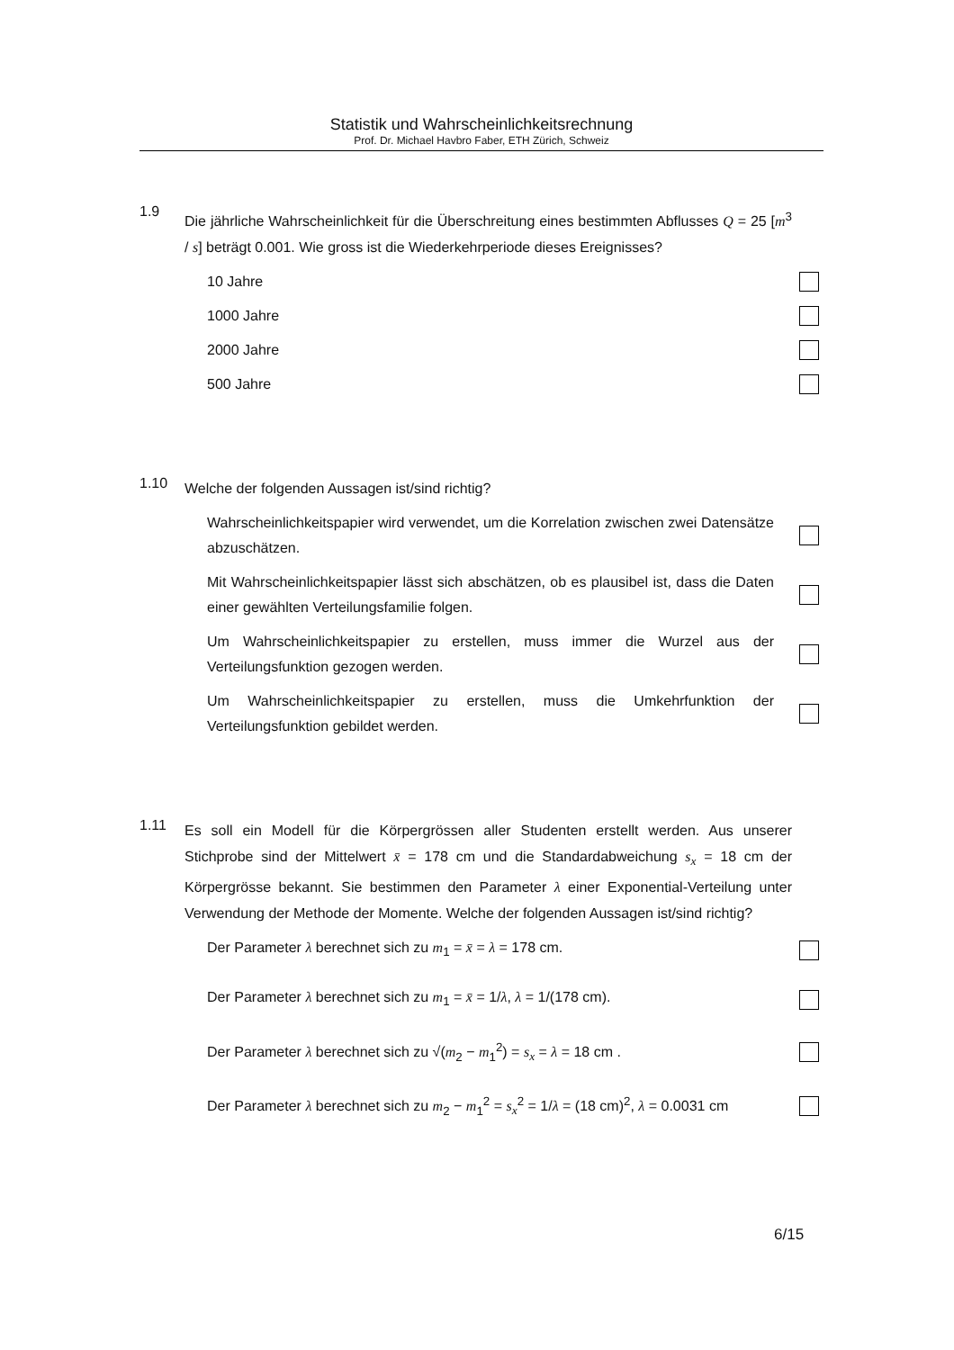Statistik und Wahrscheinlichkeitsrechnung
Prof. Dr. Michael Havbro Faber, ETH Zürich, Schweiz
1.9 Die jährliche Wahrscheinlichkeit für die Überschreitung eines bestimmten Abflusses Q = 25 [m<sup>3</sup> / s] beträgt 0.001. Wie gross ist die Wiederkehrperiode dieses Ereignisses?
10 Jahre
1000 Jahre
2000 Jahre
500 Jahre
1.10 Welche der folgenden Aussagen ist/sind richtig?
Wahrscheinlichkeitspapier wird verwendet, um die Korrelation zwischen zwei Datensätze abzuschätzen.
Mit Wahrscheinlichkeitspapier lässt sich abschätzen, ob es plausibel ist, dass die Daten einer gewählten Verteilungsfamilie folgen.
Um Wahrscheinlichkeitspapier zu erstellen, muss immer die Wurzel aus der Verteilungsfunktion gezogen werden.
Um Wahrscheinlichkeitspapier zu erstellen, muss die Umkehrfunktion der Verteilungsfunktion gebildet werden.
1.11 Es soll ein Modell für die Körpergrössen aller Studenten erstellt werden. Aus unserer Stichprobe sind der Mittelwert x̄ = 178 cm und die Standardabweichung s<sub>x</sub> = 18 cm der Körpergrösse bekannt. Sie bestimmen den Parameter λ einer Exponential-Verteilung unter Verwendung der Methode der Momente. Welche der folgenden Aussagen ist/sind richtig?
Der Parameter λ berechnet sich zu m<sub>1</sub> = x̄ = λ = 178 cm.
Der Parameter λ berechnet sich zu m<sub>1</sub> = x̄ = 1/λ, λ = 1/(178 cm).
Der Parameter λ berechnet sich zu √(m<sub>2</sub> − m<sub>1</sub><sup>2</sup>) = s<sub>x</sub> = λ = 18 cm .
Der Parameter λ berechnet sich zu m<sub>2</sub> − m<sub>1</sub><sup>2</sup> = s<sub>x</sub><sup>2</sup> = 1/λ = (18 cm)<sup>2</sup>, λ = 0.0031 cm
6/15